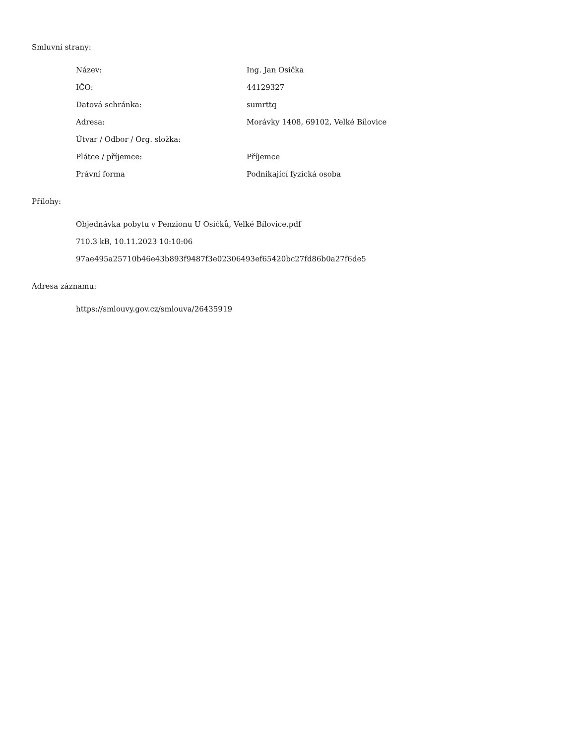Smluvní strany:
| Název: | Ing. Jan Osička |
| IČO: | 44129327 |
| Datová schránka: | sumrttq |
| Adresa: | Morávky 1408, 69102, Velké Bílovice |
| Útvar / Odbor / Org. složka: | |
| Plátce / příjemce: | Příjemce |
| Právní forma | Podnikající fyzická osoba |
Přílohy:
Objednávka pobytu v Penzionu U Osičků, Velké Bílovice.pdf
710.3 kB, 10.11.2023 10:10:06
97ae495a25710b46e43b893f9487f3e02306493ef65420bc27fd86b0a27f6de5
Adresa záznamu:
https://smlouvy.gov.cz/smlouva/26435919